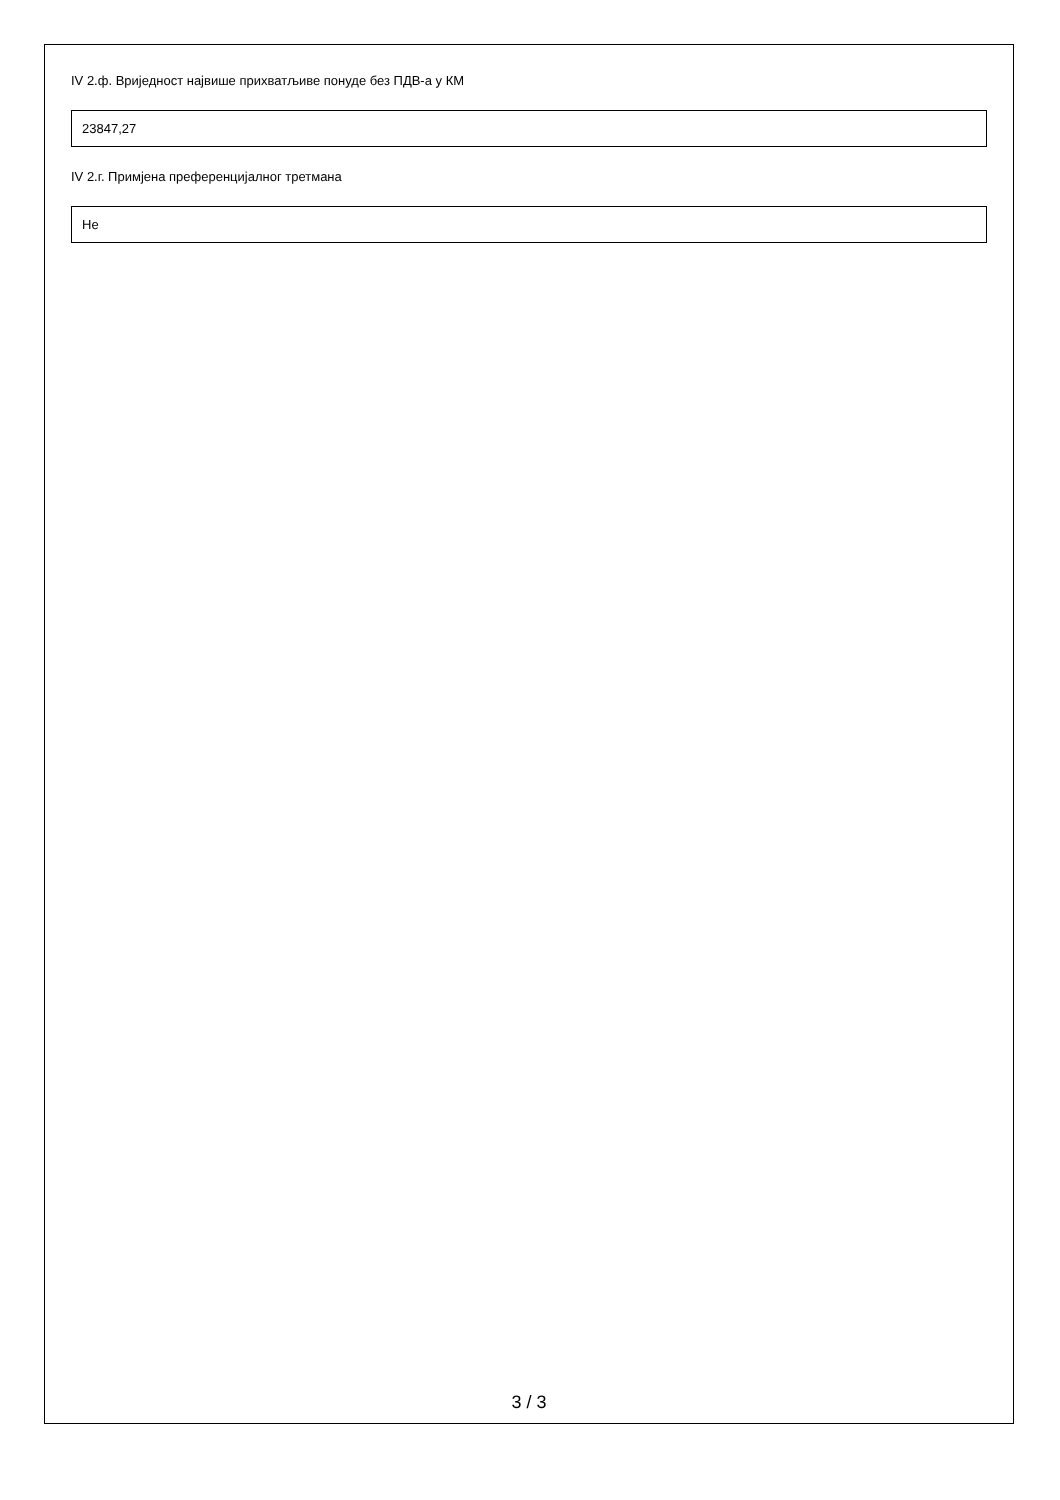IV 2.ф. Вриједност највише прихватљиве понуде без ПДВ-а у КМ
23847,27
IV 2.г. Примјена преференцијалног третмана
Не
3 / 3